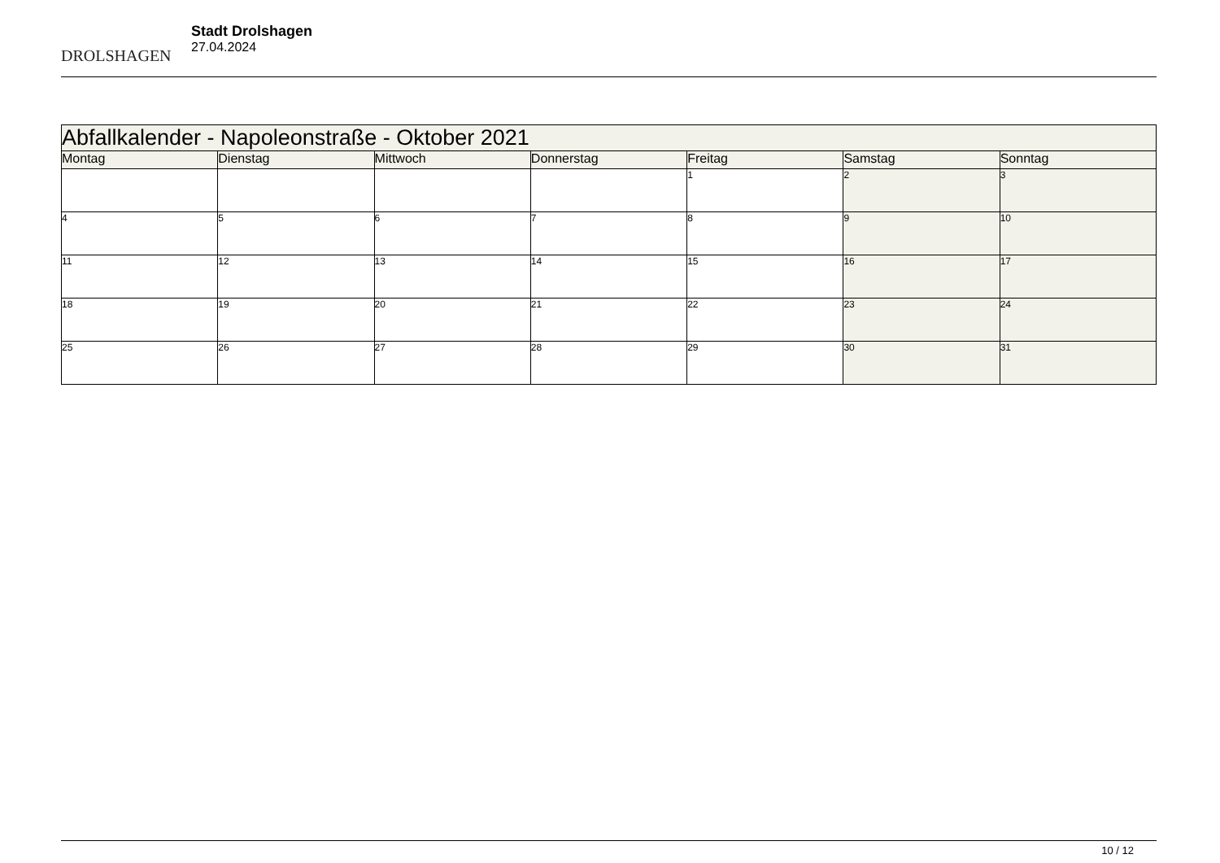DROLSHAGEN
Stadt Drolshagen
27.04.2024
| Abfallkalender - Napoleonstraße - Oktober 2021 | | | | | | |
| --- | --- | --- | --- | --- | --- | --- |
| Montag | Dienstag | Mittwoch | Donnerstag | Freitag | Samstag | Sonntag |
| | | | | 1 | 2 | 3 |
| 4 | 5 | 6 | 7 | 8 | 9 | 10 |
| 11 | 12 | 13 | 14 | 15 | 16 | 17 |
| 18 | 19 | 20 | 21 | 22 | 23 | 24 |
| 25 | 26 | 27 | 28 | 29 | 30 | 31 |
10 / 12